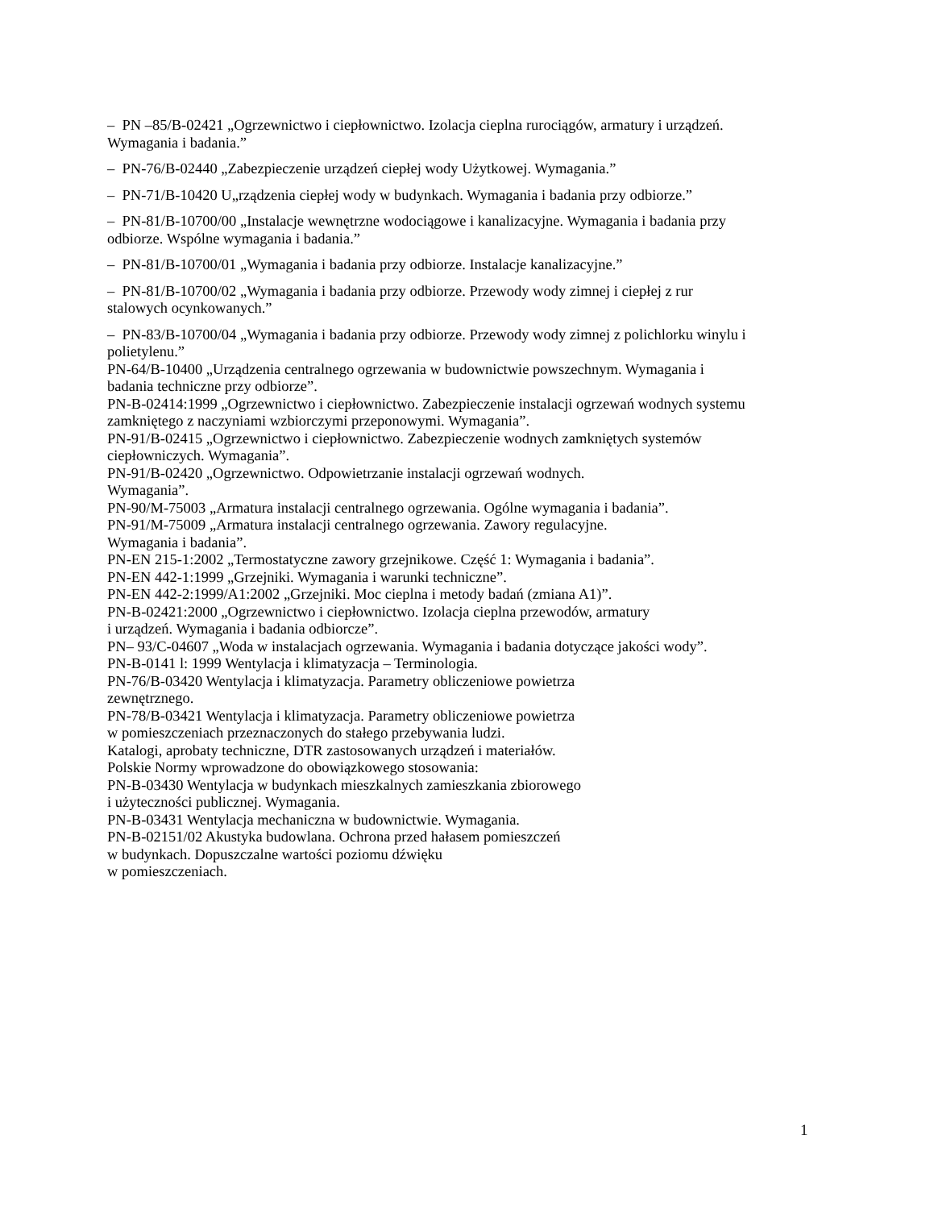– PN –85/B-02421 „Ogrzewnictwo i ciepłownictwo. Izolacja cieplna rurociągów, armatury i urządzeń. Wymagania i badania.”
– PN-76/B-02440 „Zabezpieczenie urządzeń ciepłej wody Użytkowej. Wymagania.”
– PN-71/B-10420 U„rządzenia ciepłej wody w budynkach. Wymagania i badania przy odbiorze.”
– PN-81/B-10700/00 „Instalacje wewnętrzne wodociągowe i kanalizacyjne. Wymagania i badania przy odbiorze. Wspólne wymagania i badania.”
– PN-81/B-10700/01 „Wymagania i badania przy odbiorze. Instalacje kanalizacyjne.”
– PN-81/B-10700/02 „Wymagania i badania przy odbiorze. Przewody wody zimnej i ciepłej z rur stalowych ocynkowanych.”
– PN-83/B-10700/04 „Wymagania i badania przy odbiorze. Przewody wody zimnej z polichlorku winylu i polietylenu.”
PN-64/B-10400 „Urządzenia centralnego ogrzewania w budownictwie powszechnym. Wymagania i badania techniczne przy odbiorze”.
PN-B-02414:1999 „Ogrzewnictwo i ciepłownictwo. Zabezpieczenie instalacji ogrzewań wodnych systemu zamkniętego z naczyniami wzbiorczymi przeponowymi. Wymagania”.
PN-91/B-02415 „Ogrzewnictwo i ciepłownictwo. Zabezpieczenie wodnych zamkniętych systemów ciepłowniczych. Wymagania”.
PN-91/B-02420 „Ogrzewnictwo. Odpowietrzanie instalacji ogrzewań wodnych.
Wymagania”.
PN-90/M-75003 „Armatura instalacji centralnego ogrzewania. Ogólne wymagania i badania”.
PN-91/M-75009 „Armatura instalacji centralnego ogrzewania. Zawory regulacyjne.
Wymagania i badania”.
PN-EN 215-1:2002 „Termostatyczne zawory grzejnikowe. Część 1: Wymagania i badania”.
PN-EN 442-1:1999 „Grzejniki. Wymagania i warunki techniczne”.
PN-EN 442-2:1999/A1:2002 „Grzejniki. Moc cieplna i metody badań (zmiana A1)”.
PN-B-02421:2000 „Ogrzewnictwo i ciepłownictwo. Izolacja cieplna przewodów, armatury
i urządzeń. Wymagania i badania odbiorcze”.
PN– 93/C-04607 „Woda w instalacjach ogrzewania. Wymagania i badania dotyczące jakości wody”.
PN-B-0141 l: 1999 Wentylacja i klimatyzacja – Terminologia.
PN-76/B-03420 Wentylacja i klimatyzacja. Parametry obliczeniowe powietrza
zewnętrznego.
PN-78/B-03421 Wentylacja i klimatyzacja. Parametry obliczeniowe powietrza
w pomieszczeniach przeznaczonych do stałego przebywania ludzi.
Katalogi, aprobaty techniczne, DTR zastosowanych urządzeń i materiałów.
Polskie Normy wprowadzone do obowiązkowego stosowania:
PN-B-03430 Wentylacja w budynkach mieszkalnych zamieszkania zbiorowego
i użyteczności publicznej. Wymagania.
PN-B-03431 Wentylacja mechaniczna w budownictwie. Wymagania.
PN-B-02151/02 Akustyka budowlana. Ochrona przed hałasem pomieszczeń
w budynkach. Dopuszczalne wartości poziomu dźwięku
w pomieszczeniach.
1